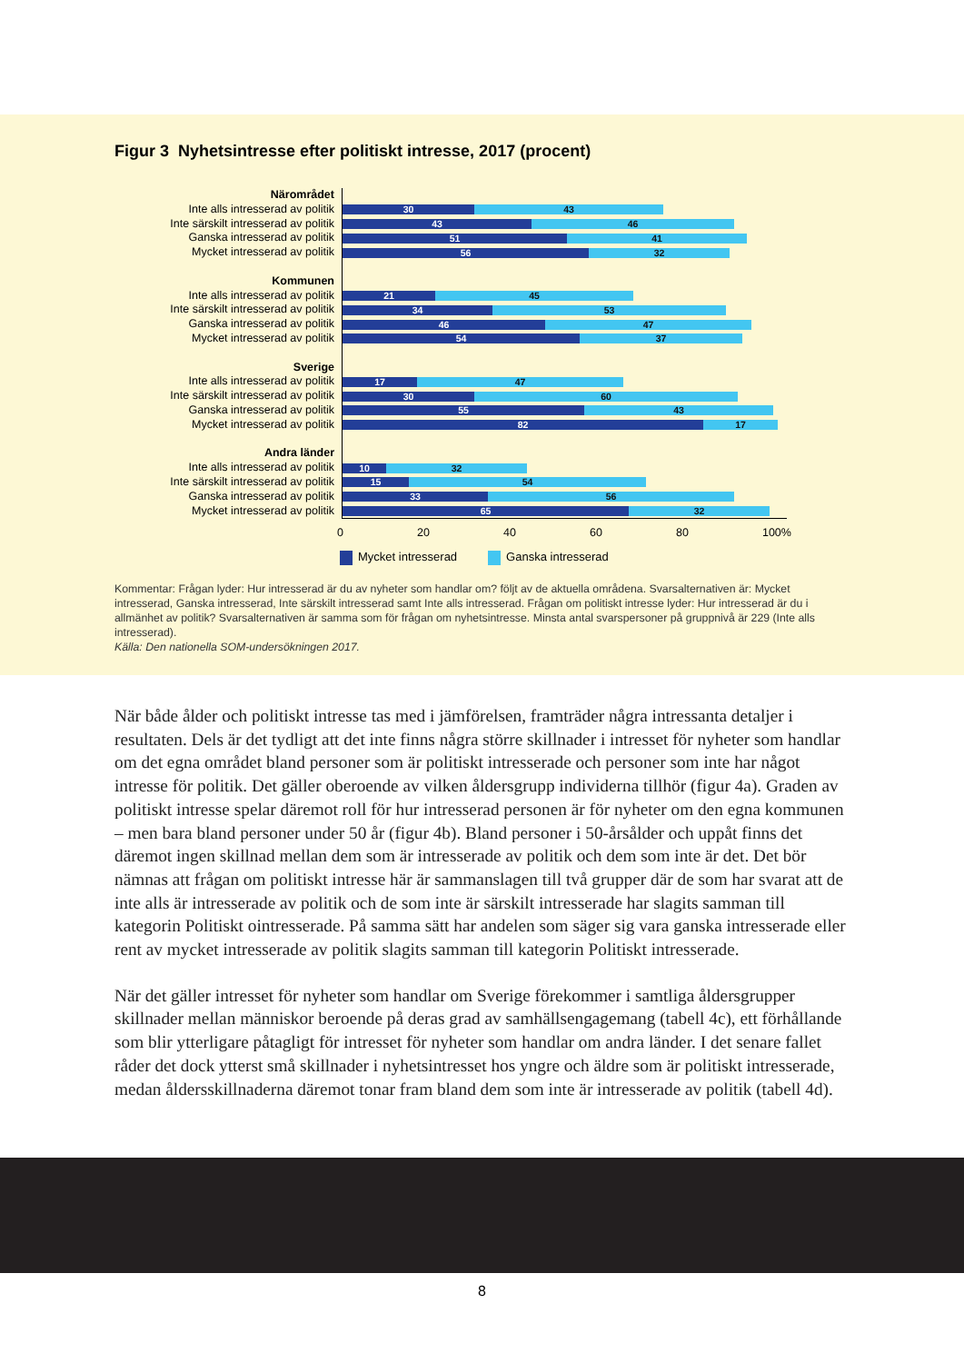Figur 3 Nyhetsintresse efter politiskt intresse, 2017 (procent)
Närområdet
Inte alls intresserad av politik
Inte särskilt intresserad av politik
Ganska intresserad av politik
Mycket intresserad av politik
Kommunen
Inte alls intresserad av politik
Inte särskilt intresserad av politik
Ganska intresserad av politik
Mycket intresserad av politik
Sverige
Inte alls intresserad av politik
Inte särskilt intresserad av politik
Ganska intresserad av politik
Mycket intresserad av politik
Andra länder
Inte alls intresserad av politik
Inte särskilt intresserad av politik
Ganska intresserad av politik
Mycket intresserad av politik
30 43
43 46
51 41
56 32
21 45
34 53
46 47
54 37
17 47
30 60
55 43
82 17
10 32
15 54
33 56
65 32
0 20 40 60 80 100%
Mycket intresserad Ganska intresserad
Kommentar: Frågan lyder: Hur intresserad är du av nyheter som handlar om? följt av de aktuella områdena. Svarsalternativen är: Mycket intresserad, Ganska intresserad, Inte särskilt intresserad samt Inte alls intresserad. Frågan om politiskt intresse lyder: Hur intresserad är du i allmänhet av politik? Svarsalternativen är samma som för frågan om nyhetsintresse. Minsta antal svarspersoner på gruppnivå är 229 (Inte alls intresserad).
Källa: Den nationella SOM-undersökningen 2017.
När både ålder och politiskt intresse tas med i jämförelsen, framträder några intressanta detaljer i resultaten. Dels är det tydligt att det inte finns några större skillnader i intresset för nyheter som handlar om det egna området bland personer som är politiskt intresserade och personer som inte har något intresse för politik. Det gäller oberoende av vilken åldersgrupp individerna tillhör (figur 4a). Graden av politiskt intresse spelar däremot roll för hur intresserad personen är för nyheter om den egna kommunen – men bara bland personer under 50 år (figur 4b). Bland personer i 50-årsålder och uppåt finns det däremot ingen skillnad mellan dem som är intresserade av politik och dem som inte är det. Det bör nämnas att frågan om politiskt intresse här är sammanslagen till två grupper där de som har svarat att de inte alls är intresserade av politik och de som inte är särskilt intresserade har slagits samman till kategorin Politiskt ointresserade. På samma sätt har andelen som säger sig vara ganska intresserade eller rent av mycket intresserade av politik slagits samman till kategorin Politiskt intresserade.
När det gäller intresset för nyheter som handlar om Sverige förekommer i samtliga åldersgrupper skillnader mellan människor beroende på deras grad av samhällsengagemang (tabell 4c), ett förhållande som blir ytterligare påtagligt för intresset för nyheter som handlar om andra länder. I det senare fallet råder det dock ytterst små skillnader i nyhetsintresset hos yngre och äldre som är politiskt intresserade, medan åldersskillnaderna däremot tonar fram bland dem som inte är intresserade av politik (tabell 4d).
8